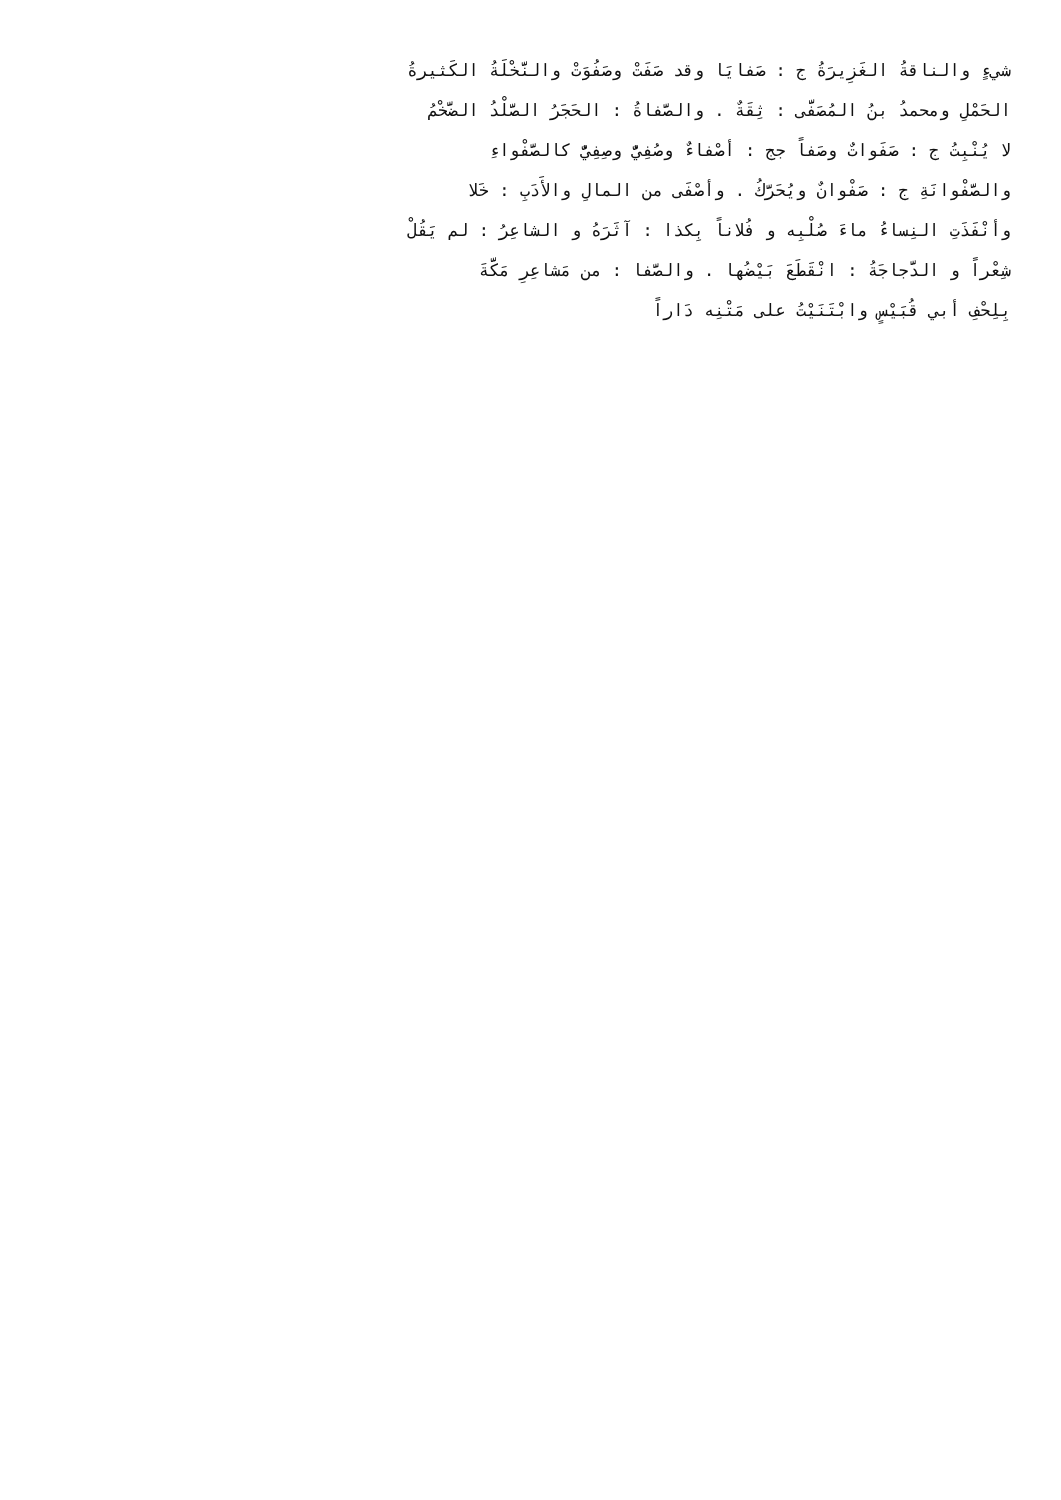شيءٍ والناقةُ الغَزِيرَةُ ج : صَفايَا وقد صَفَتْ وصَفُوَتْ والنَّخْلَةُ الكَثيرةُ
الحَمْلِ ومحمدُ بنُ المُصَفَّى : ثِقَةٌ . والصَّفاةُ : الحَجَرُ الصَّلْدُ الضَّخْمُ
لا يُنْبِتُ ج : صَفَواتٌ وصَفاً جج : أصْفاءٌ وصُفِيٌّ وصِفِيٌّ كالصَّفْواءِ
والصَّفْوانَةِ ج : صَفْوانٌ ويُحَرَّكُ . وأصْفَى من المالِ والأَدَبِ : خَلا
وأنْفَذَتِ النِساءُ ماءَ صُلْبِه و فُلاناً بِكذا : آثَرَهُ و الشاعِرُ : لم يَقُلْ
شِعْراً و الدَّجاجَةُ : انْقَطَعَ بَيْضُها . والصَّفا : من مَشاعِرِ مَكَّةَ
بِلِحْفِ أبي قُبَيْسٍ وابْتَنَيْتُ على مَتْنِه دَاراً